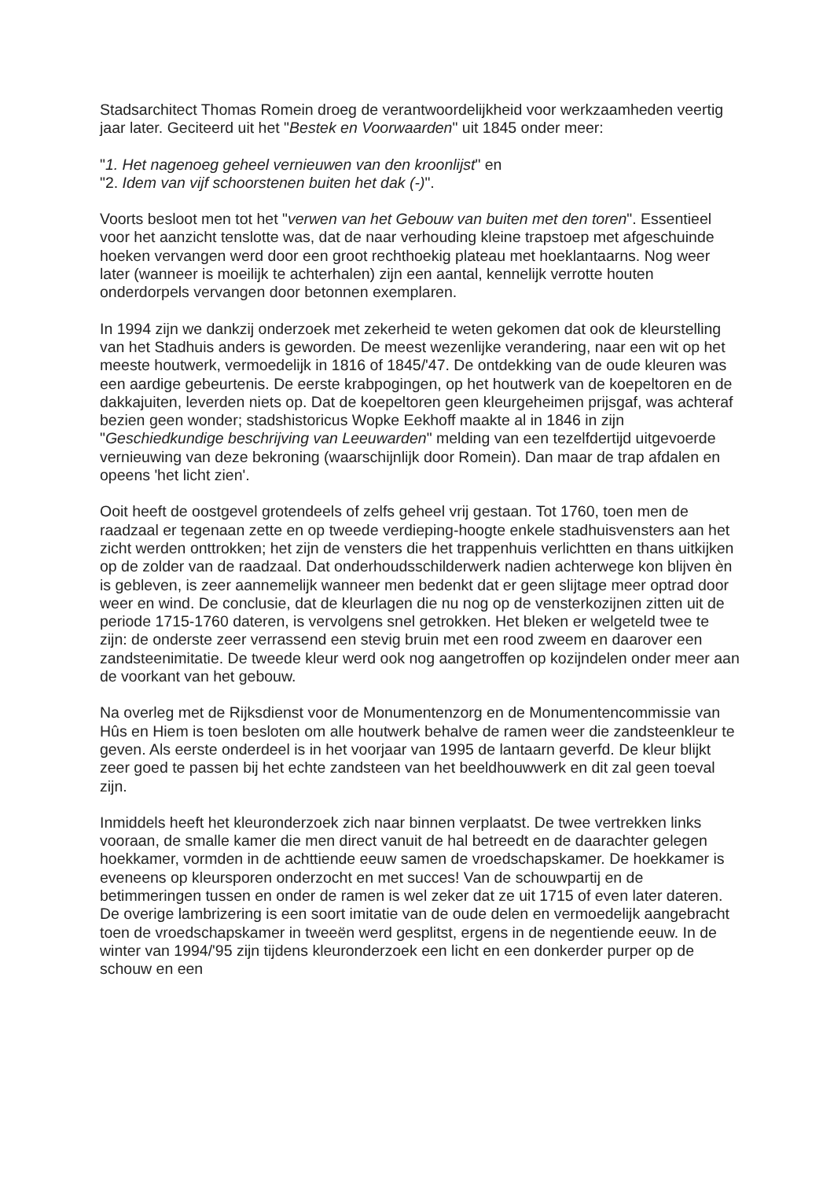Stadsarchitect Thomas Romein droeg de verantwoordelijkheid voor werkzaamheden veertig jaar later. Geciteerd uit het "Bestek en Voorwaarden" uit 1845 onder meer:
"1. Het nagenoeg geheel vernieuwen van den kroonlijst" en
"2. Idem van vijf schoorstenen buiten het dak (-)".
Voorts besloot men tot het "verwen van het Gebouw van buiten met den toren". Essentieel voor het aanzicht tenslotte was, dat de naar verhouding kleine trapstoep met afgeschuinde hoeken vervangen werd door een groot rechthoekig plateau met hoeklantaarns. Nog weer later (wanneer is moeilijk te achterhalen) zijn een aantal, kennelijk verrotte houten onderdorpels vervangen door betonnen exemplaren.
In 1994 zijn we dankzij onderzoek met zekerheid te weten gekomen dat ook de kleurstelling van het Stadhuis anders is geworden. De meest wezenlijke verandering, naar een wit op het meeste houtwerk, vermoedelijk in 1816 of 1845/'47. De ontdekking van de oude kleuren was een aardige gebeurtenis. De eerste krabpogingen, op het houtwerk van de koepeltoren en de dakkajuiten, leverden niets op. Dat de koepeltoren geen kleurgeheimen prijsgaf, was achteraf bezien geen wonder; stadshistoricus Wopke Eekhoff maakte al in 1846 in zijn "Geschiedkundige beschrijving van Leeuwarden" melding van een tezelfdertijd uitgevoerde vernieuwing van deze bekroning (waarschijnlijk door Romein). Dan maar de trap afdalen en opeens 'het licht zien'.
Ooit heeft de oostgevel grotendeels of zelfs geheel vrij gestaan. Tot 1760, toen men de raadzaal er tegenaan zette en op tweede verdieping-hoogte enkele stadhuisvensters aan het zicht werden onttrokken; het zijn de vensters die het trappenhuis verlichtten en thans uitkijken op de zolder van de raadzaal. Dat onderhoudsschilderwerk nadien achterwege kon blijven èn is gebleven, is zeer aannemelijk wanneer men bedenkt dat er geen slijtage meer optrad door weer en wind. De conclusie, dat de kleurlagen die nu nog op de vensterkozijnen zitten uit de periode 1715-1760 dateren, is vervolgens snel getrokken. Het bleken er welgeteld twee te zijn: de onderste zeer verrassend een stevig bruin met een rood zweem en daarover een zandsteenimitatie. De tweede kleur werd ook nog aangetroffen op kozijndelen onder meer aan de voorkant van het gebouw.
Na overleg met de Rijksdienst voor de Monumentenzorg en de Monumentencommissie van Hûs en Hiem is toen besloten om alle houtwerk behalve de ramen weer die zandsteenkleur te geven. Als eerste onderdeel is in het voorjaar van 1995 de lantaarn geverfd. De kleur blijkt zeer goed te passen bij het echte zandsteen van het beeldhouwwerk en dit zal geen toeval zijn.
Inmiddels heeft het kleuronderzoek zich naar binnen verplaatst. De twee vertrekken links vooraan, de smalle kamer die men direct vanuit de hal betreedt en de daarachter gelegen hoekkamer, vormden in de achttiende eeuw samen de vroedschapskamer. De hoekkamer is eveneens op kleursporen onderzocht en met succes! Van de schouwpartij en de betimmeringen tussen en onder de ramen is wel zeker dat ze uit 1715 of even later dateren. De overige lambrizering is een soort imitatie van de oude delen en vermoedelijk aangebracht toen de vroedschapskamer in tweeën werd gesplitst, ergens in de negentiende eeuw. In de winter van 1994/'95 zijn tijdens kleuronderzoek een licht en een donkerder purper op de schouw en een